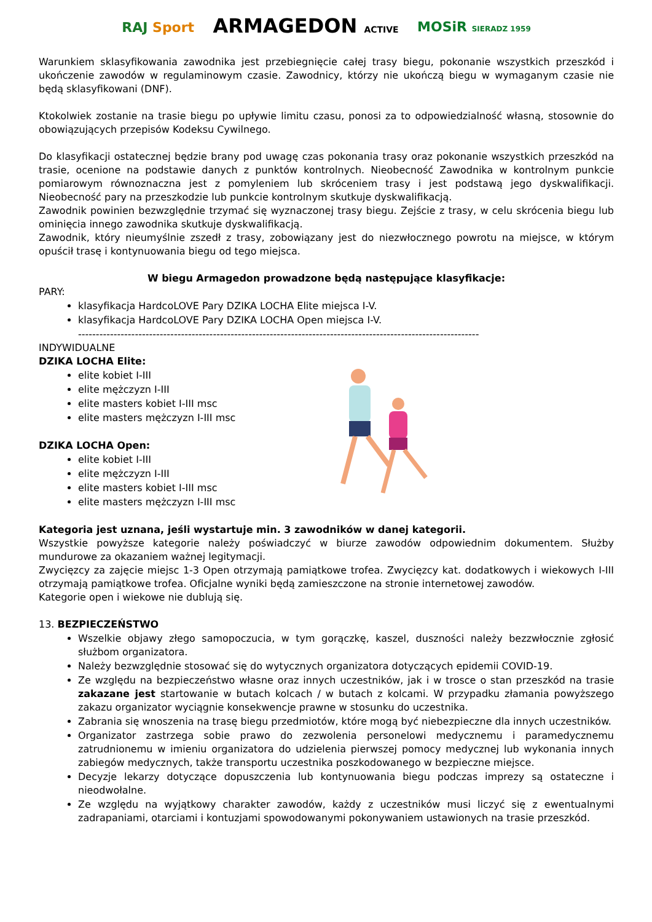RAJ Sport
ARMAGEDON ACTIVE
MOSiR SIERADZ 1959
Warunkiem sklasyfikowania zawodnika jest przebiegnięcie całej trasy biegu, pokonanie wszystkich przeszkód i ukończenie zawodów w regulaminowym czasie. Zawodnicy, którzy nie ukończą biegu w wymaganym czasie nie będą sklasyfikowani (DNF).
Ktokolwiek zostanie na trasie biegu po upływie limitu czasu, ponosi za to odpowiedzialność własną, stosownie do obowiązujących przepisów Kodeksu Cywilnego.
Do klasyfikacji ostatecznej będzie brany pod uwagę czas pokonania trasy oraz pokonanie wszystkich przeszkód na trasie, ocenione na podstawie danych z punktów kontrolnych. Nieobecność Zawodnika w kontrolnym punkcie pomiarowym równoznaczna jest z pomyleniem lub skróceniem trasy i jest podstawą jego dyskwalifikacji. Nieobecność pary na przeszkodzie lub punkcie kontrolnym skutkuje dyskwalifikacją.
Zawodnik powinien bezwzględnie trzymać się wyznaczonej trasy biegu. Zejście z trasy, w celu skrócenia biegu lub ominięcia innego zawodnika skutkuje dyskwalifikacją.
Zawodnik, który nieumyślnie zszedł z trasy, zobowiązany jest do niezwłocznego powrotu na miejsce, w którym opuścił trasę i kontynuowania biegu od tego miejsca.
W biegu Armagedon prowadzone będą następujące klasyfikacje:
PARY:
klasyfikacja HardcoLOVE Pary DZIKA LOCHA Elite miejsca I-V.
klasyfikacja HardcoLOVE Pary DZIKA LOCHA Open miejsca I-V.
-----------------------------------------------------------------------------------------------------------------
INDYWIDUALNE
DZIKA LOCHA Elite:
elite kobiet I-III
elite mężczyzn I-III
elite masters kobiet I-III msc
elite masters mężczyzn I-III msc
DZIKA LOCHA Open:
elite kobiet I-III
elite mężczyzn I-III
elite masters kobiet I-III msc
elite masters mężczyzn I-III msc
Kategoria jest uznana, jeśli wystartuje min. 3 zawodników w danej kategorii.
Wszystkie powyższe kategorie należy poświadczyć w biurze zawodów odpowiednim dokumentem. Służby mundurowe za okazaniem ważnej legitymacji.
Zwycięzcy za zajęcie miejsc 1-3 Open otrzymają pamiątkowe trofea. Zwycięzcy kat. dodatkowych i wiekowych I-III otrzymają pamiątkowe trofea. Oficjalne wyniki będą zamieszczone na stronie internetowej zawodów.
Kategorie open i wiekowe nie dublują się.
13. BEZPIECZEŃSTWO
Wszelkie objawy złego samopoczucia, w tym gorączkę, kaszel, duszności należy bezzwłocznie zgłosić służbom organizatora.
Należy bezwzględnie stosować się do wytycznych organizatora dotyczących epidemii COVID-19.
Ze względu na bezpieczeństwo własne oraz innych uczestników, jak i w trosce o stan przeszkód na trasie zakazane jest startowanie w butach kolcach / w butach z kolcami. W przypadku złamania powyższego zakazu organizator wyciągnie konsekwencje prawne w stosunku do uczestnika.
Zabrania się wnoszenia na trasę biegu przedmiotów, które mogą być niebezpieczne dla innych uczestników.
Organizator zastrzega sobie prawo do zezwolenia personelowi medycznemu i paramedycznemu zatrudnionemu w imieniu organizatora do udzielenia pierwszej pomocy medycznej lub wykonania innych zabiegów medycznych, także transportu uczestnika poszkodowanego w bezpieczne miejsce.
Decyzje lekarzy dotyczące dopuszczenia lub kontynuowania biegu podczas imprezy są ostateczne i nieodwołalne.
Ze względu na wyjątkowy charakter zawodów, każdy z uczestników musi liczyć się z ewentualnymi zadrapaniami, otarciami i kontuzjami spowodowanymi pokonywaniem ustawionych na trasie przeszkód.